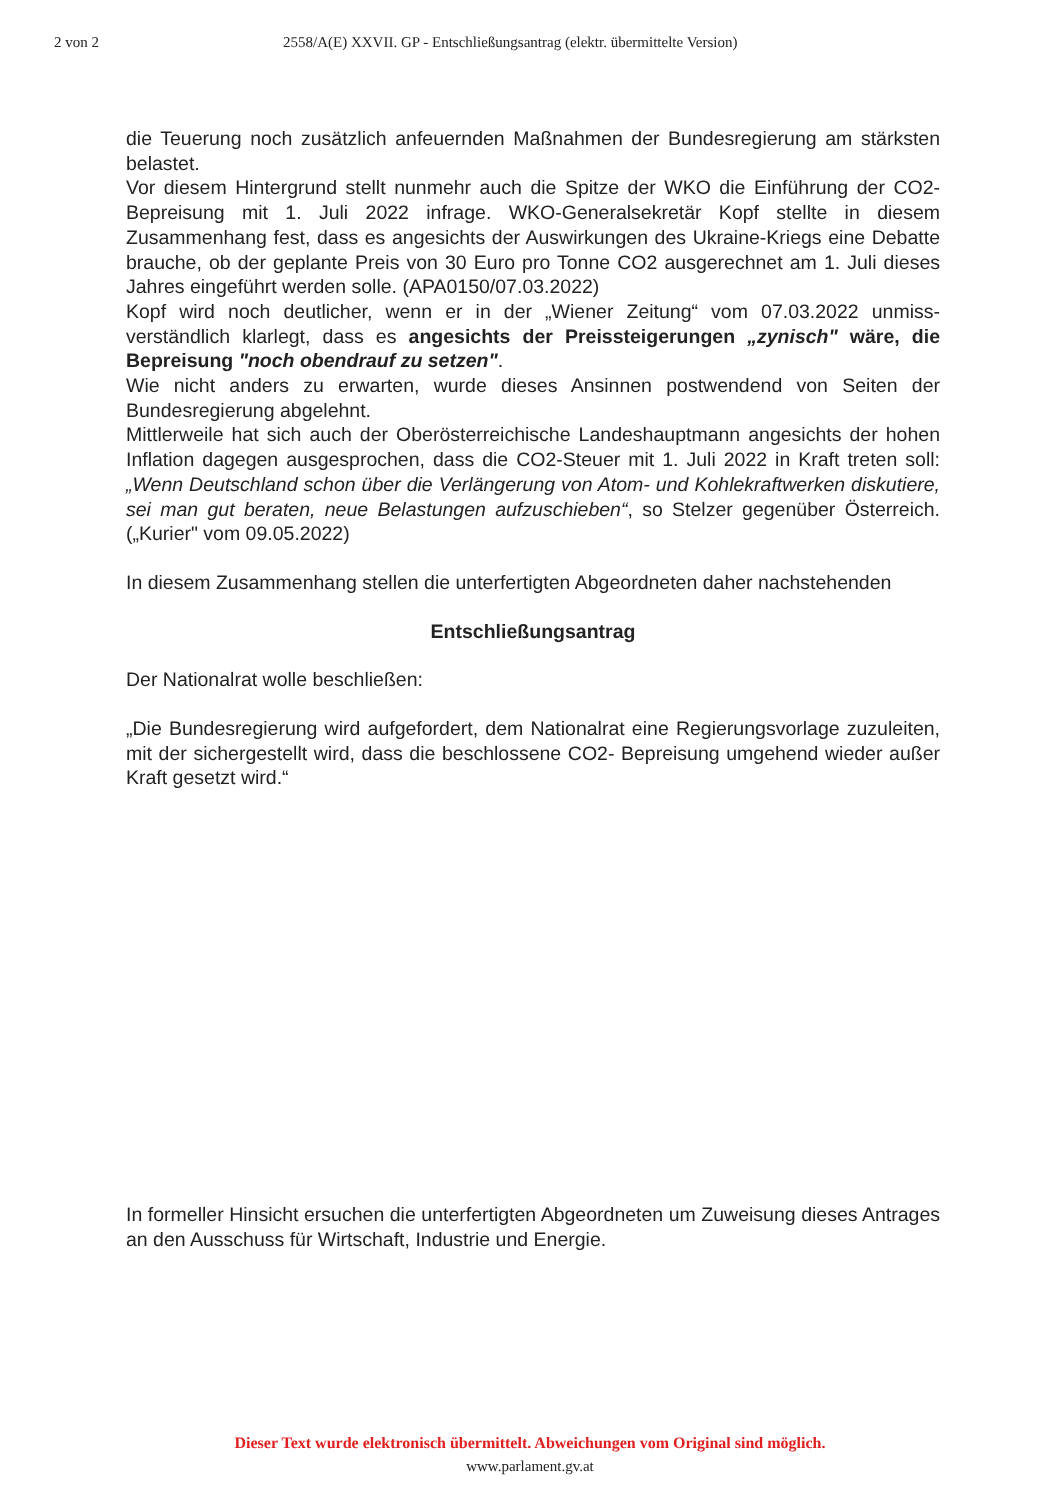2 von 2 2558/A(E) XXVII. GP - Entschließungsantrag (elektr. übermittelte Version)
die Teuerung noch zusätzlich anfeuernden Maßnahmen der Bundesregierung am stärksten belastet.
Vor diesem Hintergrund stellt nunmehr auch die Spitze der WKO die Einführung der CO2-Bepreisung mit 1. Juli 2022 infrage. WKO-Generalsekretär Kopf stellte in diesem Zusammenhang fest, dass es angesichts der Auswirkungen des Ukraine-Kriegs eine Debatte brauche, ob der geplante Preis von 30 Euro pro Tonne CO2 ausgerechnet am 1. Juli dieses Jahres eingeführt werden solle. (APA0150/07.03.2022)
Kopf wird noch deutlicher, wenn er in der „Wiener Zeitung“ vom 07.03.2022 unmiss-verständlich klarlegt, dass es angesichts der Preissteigerungen „zynisch" wäre, die Bepreisung "noch obendrauf zu setzen".
Wie nicht anders zu erwarten, wurde dieses Ansinnen postwendend von Seiten der Bundesregierung abgelehnt.
Mittlerweile hat sich auch der Oberösterreichische Landeshauptmann angesichts der hohen Inflation dagegen ausgesprochen, dass die CO2-Steuer mit 1. Juli 2022 in Kraft treten soll: „Wenn Deutschland schon über die Verlängerung von Atom- und Kohlekraftwerken diskutiere, sei man gut beraten, neue Belastungen aufzuschieben“, so Stelzer gegenüber Österreich. („Kurier" vom 09.05.2022)
In diesem Zusammenhang stellen die unterfertigten Abgeordneten daher nachstehenden
Entschließungsantrag
Der Nationalrat wolle beschließen:
„Die Bundesregierung wird aufgefordert, dem Nationalrat eine Regierungsvorlage zuzuleiten, mit der sichergestellt wird, dass die beschlossene CO2- Bepreisung umgehend wieder außer Kraft gesetzt wird.“
In formeller Hinsicht ersuchen die unterfertigten Abgeordneten um Zuweisung dieses Antrages an den Ausschuss für Wirtschaft, Industrie und Energie.
Dieser Text wurde elektronisch übermittelt. Abweichungen vom Original sind möglich.
www.parlament.gv.at